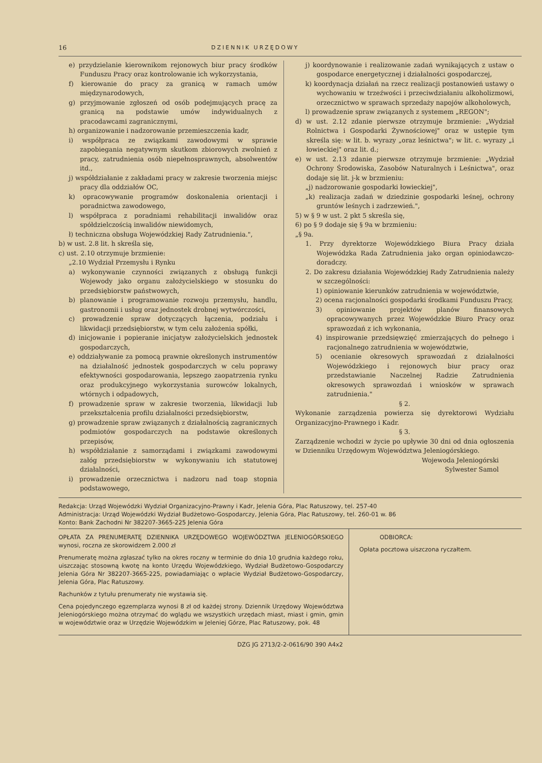16 DZIENNIK URZĘDOWY
e) przydzielanie kierownikom rejonowych biur pracy środków Funduszu Pracy oraz kontrolowanie ich wykorzystania,
f) kierowanie do pracy za granicą w ramach umów międzynarodowych,
g) przyjmowanie zgłoszeń od osób podejmujących pracę za granicą na podstawie umów indywidualnych z pracodawcami zagranicznymi,
h) organizowanie i nadzorowanie przemieszczenia kadr,
i) współpraca ze związkami zawodowymi w sprawie zapobiegania negatywnym skutkom zbiorowych zwolnień z pracy, zatrudnienia osób niepełnosprawnych, absolwentów itd.,
j) współdziałanie z zakładami pracy w zakresie tworzenia miejsc pracy dla oddziałów OC,
k) opracowywanie programów doskonalenia orientacji i poradnictwa zawodowego,
l) współpraca z poradniami rehabilitacji inwalidów oraz spółdzielczością inwalidów niewidomych,
ł) techniczna obsługa Wojewódzkiej Rady Zatrudnienia.",
b) w ust. 2.8 lit. h skreśla się,
c) ust. 2.10 otrzymuje brzmienie:
„2.10 Wydział Przemysłu i Rynku
a) wykonywanie czynności związanych z obsługą funkcji Wojewody jako organu założycielskiego w stosunku do przedsiębiorstw państwowych,
b) planowanie i programowanie rozwoju przemysłu, handlu, gastronomii i usług oraz jednostek drobnej wytwórczości,
c) prowadzenie spraw dotyczących łączenia, podziału i likwidacji przedsiębiorstw, w tym celu założenia spółki,
d) inicjowanie i popieranie inicjatyw założycielskich jednostek gospodarczych,
e) oddziaływanie za pomocą prawnie określonych instrumentów na działalność jednostek gospodarczych w celu poprawy efektywności gospodarowania, lepszego zaopatrzenia rynku oraz produkcyjnego wykorzystania surowców lokalnych, wtórnych i odpadowych,
f) prowadzenie spraw w zakresie tworzenia, likwidacji lub przekształcenia profilu działalności przedsiębiorstw,
g) prowadzenie spraw związanych z działalnością zagranicznych podmiotów gospodarczych na podstawie określonych przepisów,
h) współdziałanie z samorządami i związkami zawodowymi załóg przedsiębiorstw w wykonywaniu ich statutowej działalności,
i) prowadzenie orzecznictwa i nadzoru nad toap stopnia podstawowego,
j) koordynowanie i realizowanie zadań wynikających z ustaw o gospodarce energetycznej i działalności gospodarczej,
k) koordynacja działań na rzecz realizacji postanowień ustawy o wychowaniu w trzeźwości i przeciwdziałaniu alkoholizmowi, orzecznictwo w sprawach sprzedaży napojów alkoholowych,
l) prowadzenie spraw związanych z systemem „REGON";
d) w ust. 2.12 zdanie pierwsze otrzymuje brzmienie: „Wydział Rolnictwa i Gospodarki Żywnościowej" oraz w ustępie tym skreśla się: w lit. b. wyrazy „oraz leśnictwa"; w lit. c. wyrazy „i łowieckiej" oraz lit. d.;
e) w ust. 2.13 zdanie pierwsze otrzymuje brzmienie: „Wydział Ochrony Środowiska, Zasobów Naturalnych i Leśnictwa", oraz dodaje się lit. j-k w brzmieniu:
„j) nadzorowanie gospodarki łowieckiej",
„k) realizacja zadań w dziedzinie gospodarki leśnej, ochrony gruntów leśnych i zadrzewień.",
5) w § 9 w ust. 2 pkt 5 skreśla się,
6) po § 9 dodaje się § 9a w brzmieniu:
„§ 9a.
1. Przy dyrektorze Wojewódzkiego Biura Pracy działa Wojewódzka Rada Zatrudnienia jako organ opiniodawczo-doradczy.
2. Do zakresu działania Wojewódzkiej Rady Zatrudnienia należy w szczególności:
1) opiniowanie kierunków zatrudnienia w województwie,
2) ocena racjonalności gospodarki środkami Funduszu Pracy,
3) opiniowanie projektów planów finansowych opracowywanych przez Wojewódzkie Biuro Pracy oraz sprawozdań z ich wykonania,
4) inspirowanie przedsięwzięć zmierzających do pełnego i racjonalnego zatrudnienia w województwie,
5) ocenianie okresowych sprawozdań z działalności Wojewódzkiego i rejonowych biur pracy oraz przedstawianie Naczelnej Radzie Zatrudnienia okresowych sprawozdań i wniosków w sprawach zatrudnienia."
§ 2.
Wykonanie zarządzenia powierza się dyrektorowi Wydziału Organizacyjno-Prawnego i Kadr.
§ 3.
Zarządzenie wchodzi w życie po upływie 30 dni od dnia ogłoszenia w Dzienniku Urzędowym Województwa Jeleniogórskiego.
Wojewoda Jeleniogórski
Sylwester Samol
Redakcja: Urząd Wojewódzki Wydział Organizacyjno-Prawny i Kadr, Jelenia Góra, Plac Ratuszowy, tel. 257-40
Administracja: Urząd Wojewódzki Wydział Budżetowo-Gospodarczy, Jelenia Góra, Plac Ratuszowy, tel. 260-01 w. 86
Konto: Bank Zachodni Nr 382207-3665-225 Jelenia Góra
OPŁATA ZA PRENUMERATĘ DZIENNIKA URZĘDOWEGO WOJEWÓDZTWA JELENIOGÓRSKIEGO wynosi, roczna ze skorowidzem 2.000 zł
Prenumeratę można zgłaszać tylko na okres roczny w terminie do dnia 10 grudnia każdego roku, uiszczając stosowną kwotę na konto Urzędu Wojewódzkiego, Wydział Budżetowo-Gospodarczy Jelenia Góra Nr 382207-3665-225, powiadamiając o wpłacie Wydział Budżetowo-Gospodarczy, Jelenia Góra, Plac Ratuszowy.
Rachunków z tytułu prenumeraty nie wystawia się.
Cena pojedynczego egzemplarza wynosi 8 zł od każdej strony. Dziennik Urzędowy Województwa Jeleniogórskiego można otrzymać do wglądu we wszystkich urzędach miast, miast i gmin, gmin w województwie oraz w Urzędzie Wojewódzkim w Jeleniej Górze, Plac Ratuszowy, pok. 48
ODBIORCA:
Opłata pocztowa uiszczona ryczałtem.
DZG JG 2713/2-2-0616/90 390 A4x2